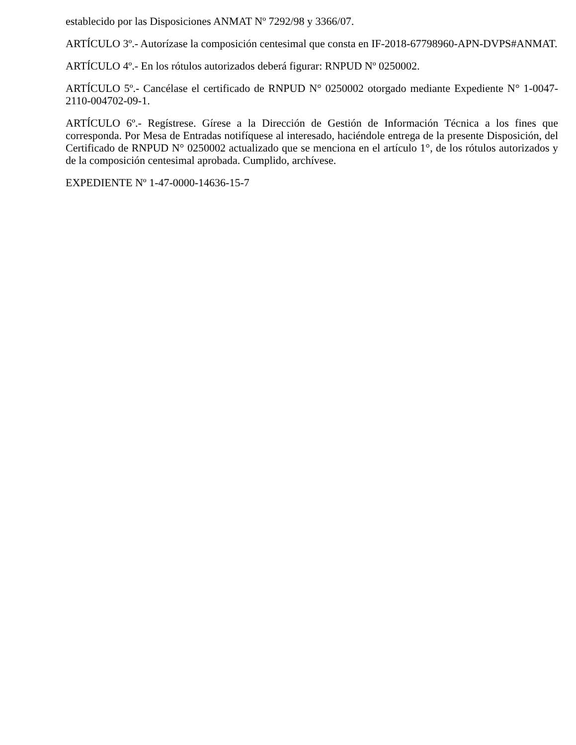establecido por las Disposiciones ANMAT Nº 7292/98 y 3366/07.
ARTÍCULO 3º.- Autorízase la composición centesimal que consta en IF-2018-67798960-APN-DVPS#ANMAT.
ARTÍCULO 4º.- En los rótulos autorizados deberá figurar: RNPUD Nº 0250002.
ARTÍCULO 5º.- Cancélase el certificado de RNPUD N° 0250002 otorgado mediante Expediente N° 1-0047-2110-004702-09-1.
ARTÍCULO 6º.- Regístrese. Gírese a la Dirección de Gestión de Información Técnica a los fines que corresponda. Por Mesa de Entradas notifíquese al interesado, haciéndole entrega de la presente Disposición, del Certificado de RNPUD N° 0250002 actualizado que se menciona en el artículo 1°, de los rótulos autorizados y de la composición centesimal aprobada. Cumplido, archívese.
EXPEDIENTE Nº 1-47-0000-14636-15-7